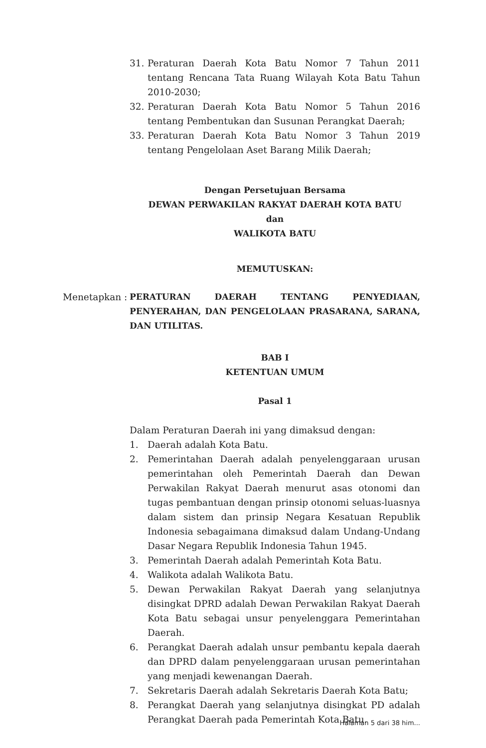31. Peraturan Daerah Kota Batu Nomor 7 Tahun 2011 tentang Rencana Tata Ruang Wilayah Kota Batu Tahun 2010-2030;
32. Peraturan Daerah Kota Batu Nomor 5 Tahun 2016 tentang Pembentukan dan Susunan Perangkat Daerah;
33. Peraturan Daerah Kota Batu Nomor 3 Tahun 2019 tentang Pengelolaan Aset Barang Milik Daerah;
Dengan Persetujuan Bersama
DEWAN PERWAKILAN RAKYAT DAERAH KOTA BATU
dan
WALIKOTA BATU
MEMUTUSKAN:
Menetapkan : PERATURAN DAERAH TENTANG PENYEDIAAN, PENYERAHAN, DAN PENGELOLAAN PRASARANA, SARANA, DAN UTILITAS.
BAB I
KETENTUAN UMUM
Pasal 1
Dalam Peraturan Daerah ini yang dimaksud dengan:
1. Daerah adalah Kota Batu.
2. Pemerintahan Daerah adalah penyelenggaraan urusan pemerintahan oleh Pemerintah Daerah dan Dewan Perwakilan Rakyat Daerah menurut asas otonomi dan tugas pembantuan dengan prinsip otonomi seluas-luasnya dalam sistem dan prinsip Negara Kesatuan Republik Indonesia sebagaimana dimaksud dalam Undang-Undang Dasar Negara Republik Indonesia Tahun 1945.
3. Pemerintah Daerah adalah Pemerintah Kota Batu.
4. Walikota adalah Walikota Batu.
5. Dewan Perwakilan Rakyat Daerah yang selanjutnya disingkat DPRD adalah Dewan Perwakilan Rakyat Daerah Kota Batu sebagai unsur penyelenggara Pemerintahan Daerah.
6. Perangkat Daerah adalah unsur pembantu kepala daerah dan DPRD dalam penyelenggaraan urusan pemerintahan yang menjadi kewenangan Daerah.
7. Sekretaris Daerah adalah Sekretaris Daerah Kota Batu;
8. Perangkat Daerah yang selanjutnya disingkat PD adalah Perangkat Daerah pada Pemerintah Kota Batu.
Halaman 5 dari 38 him...